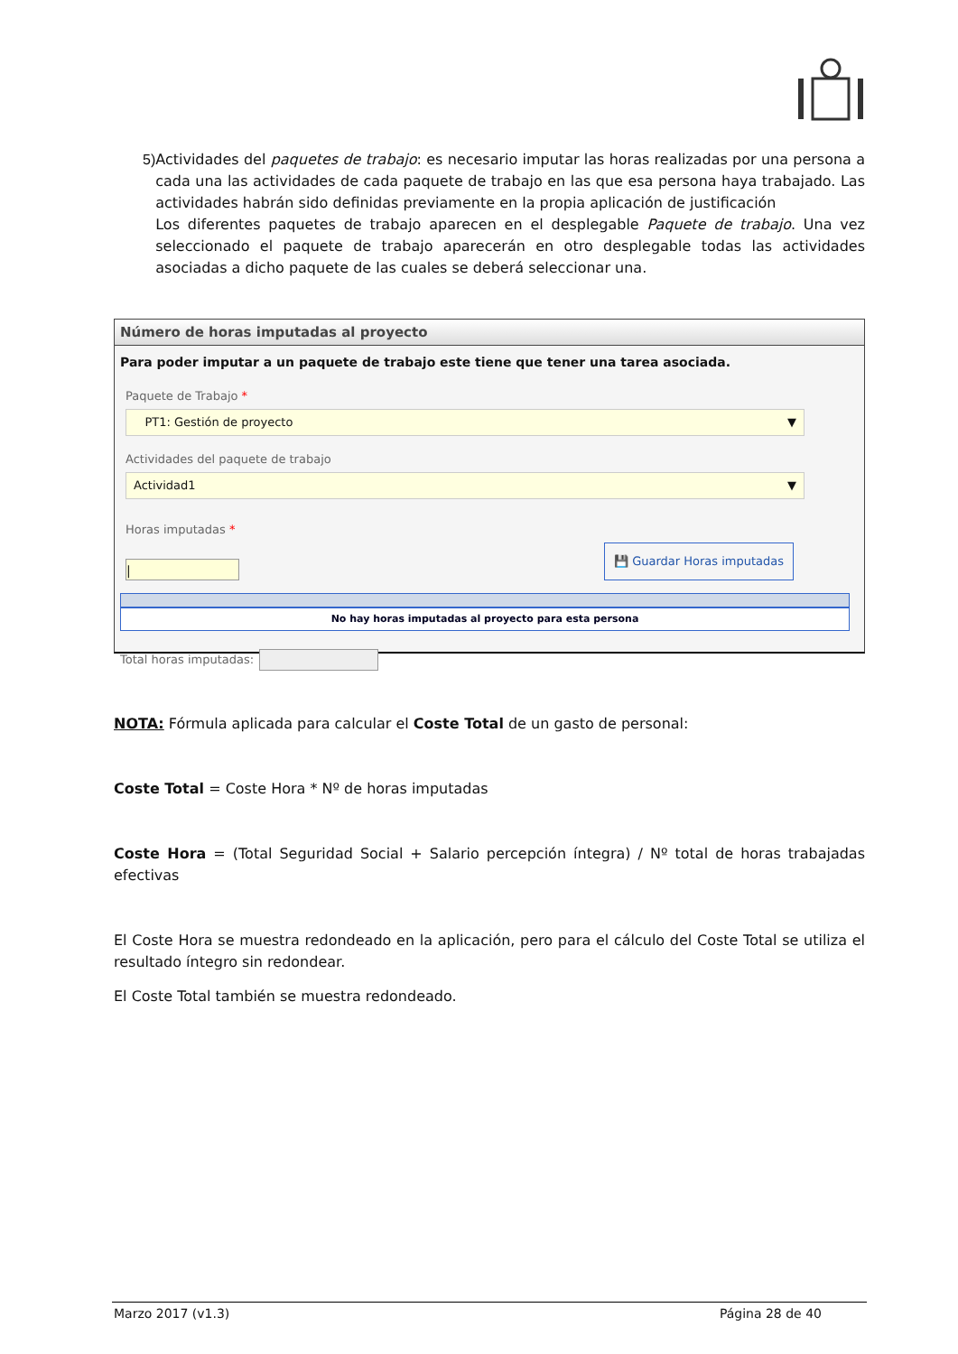5) Actividades del paquetes de trabajo: es necesario imputar las horas realizadas por una persona a cada una las actividades de cada paquete de trabajo en las que esa persona haya trabajado. Las actividades habrán sido definidas previamente en la propia aplicación de justificación
Los diferentes paquetes de trabajo aparecen en el desplegable Paquete de trabajo. Una vez seleccionado el paquete de trabajo aparecerán en otro desplegable todas las actividades asociadas a dicho paquete de las cuales se deberá seleccionar una.
Número de horas imputadas al proyecto
Para poder imputar a un paquete de trabajo este tiene que tener una tarea asociada.
Paquete de Trabajo *
PT1: Gestión de proyecto ▼
Actividades del paquete de trabajo
Actividad1 ▼
Horas imputadas *
|
💾 Guardar Horas imputadas
No hay horas imputadas al proyecto para esta persona
Total horas imputadas:
NOTA: Fórmula aplicada para calcular el Coste Total de un gasto de personal:
Coste Total = Coste Hora * Nº de horas imputadas
Coste Hora = (Total Seguridad Social + Salario percepción íntegra) / Nº total de horas trabajadas efectivas
El Coste Hora se muestra redondeado en la aplicación, pero para el cálculo del Coste Total se utiliza el resultado íntegro sin redondear.
El Coste Total también se muestra redondeado.
Marzo 2017 (v1.3) Página 28 de 40